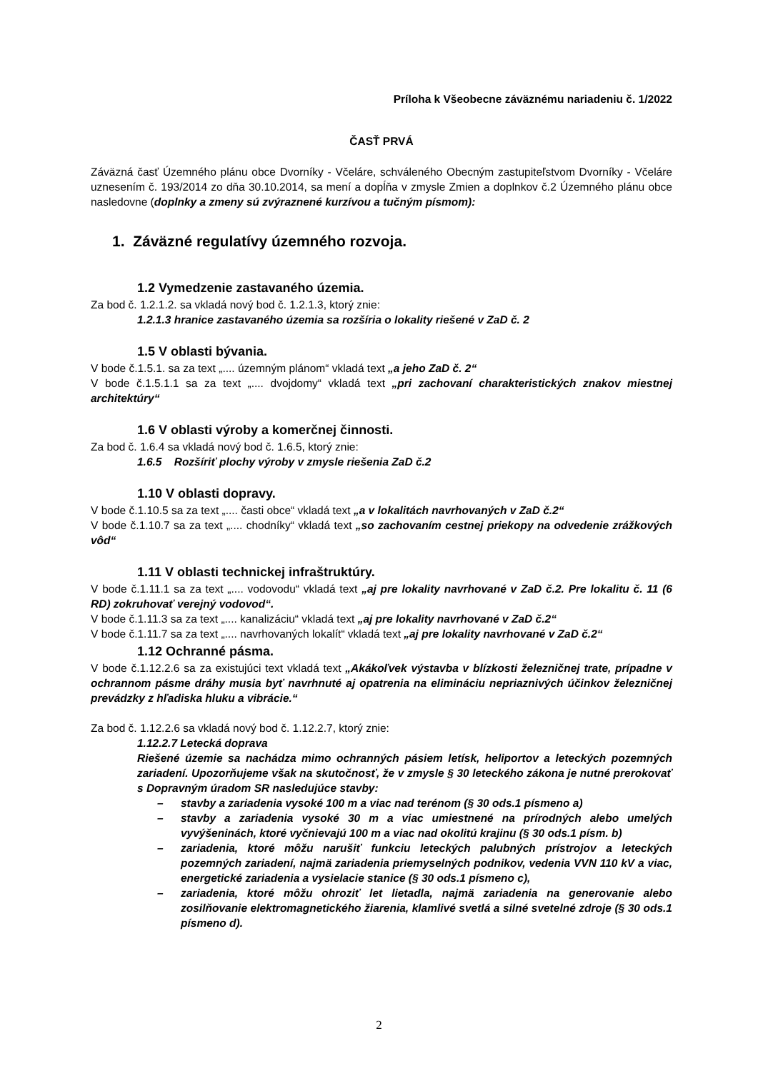Príloha k Všeobecne záväznému nariadeniu č. 1/2022
ČASŤ PRVÁ
Záväzná časť Územného plánu obce Dvorníky - Včeláre, schváleného Obecným zastupiteľstvom Dvorníky - Včeláre uznesením č. 193/2014 zo dňa 30.10.2014, sa mení a dopĺňa v zmysle Zmien a doplnkov č.2 Územného plánu obce nasledovne (doplnky a zmeny sú zvýraznené kurzívou a tučným písmom):
1. Záväzné regulatívy územného rozvoja.
1.2 Vymedzenie zastavaného územia.
Za bod č. 1.2.1.2. sa vkladá nový bod č. 1.2.1.3, ktorý znie:
1.2.1.3 hranice zastavaného územia sa rozšíria o lokality riešené v ZaD č. 2
1.5 V oblasti bývania.
V bode č.1.5.1. sa za text „.... územným plánom“ vkladá text „a jeho ZaD č. 2“
V bode č.1.5.1.1 sa za text „.... dvojdomy“ vkladá text „pri zachovaní charakteristických znakov miestnej architektúry“
1.6 V oblasti výroby a komerčnej činnosti.
Za bod č. 1.6.4 sa vkladá nový bod č. 1.6.5, ktorý znie:
1.6.5 Rozšíriť plochy výroby v zmysle riešenia ZaD č.2
1.10 V oblasti dopravy.
V bode č.1.10.5 sa za text „.... časti obce“ vkladá text „a v lokalitách navrhovaných v ZaD č.2“
V bode č.1.10.7 sa za text „.... chodníky“ vkladá text „so zachovaním cestnej priekopy na odvedenie zrážkových vôd“
1.11 V oblasti technickej infraštruktúry.
V bode č.1.11.1 sa za text „.... vodovodu“ vkladá text „aj pre lokality navrhované v ZaD č.2. Pre lokalitu č. 11 (6 RD) zokruhovať verejný vodovod“.
V bode č.1.11.3 sa za text „.... kanalizáciu“ vkladá text „aj pre lokality navrhované v ZaD č.2“
V bode č.1.11.7 sa za text „.... navrhovaných lokalít“ vkladá text „aj pre lokality navrhované v ZaD č.2“
1.12 Ochranné pásma.
V bode č.1.12.2.6 sa za existujúci text vkladá text „Akákoľvek výstavba v blízkosti železničnej trate, prípadne v ochrannom pásme dráhy musia byť navrhnuté aj opatrenia na elimináciu nepriaznivých účinkov železničnej prevádzky z hľadiska hluku a vibrácie.“
Za bod č. 1.12.2.6 sa vkladá nový bod č. 1.12.2.7, ktorý znie:
1.12.2.7 Letecká doprava
Riešené územie sa nachádza mimo ochranných pásiem letísk, heliportov a leteckých pozemných zariadení. Upozorňujeme však na skutočnosť, že v zmysle § 30 leteckého zákona je nutné prerokovať s Dopravným úradom SR nasledujúce stavby:
– stavby a zariadenia vysoké 100 m a viac nad terénom (§ 30 ods.1 písmeno a)
– stavby a zariadenia vysoké 30 m a viac umiestnené na prírodných alebo umelých vyvýšeninách, ktoré vyčnievajú 100 m a viac nad okolitú krajinu (§ 30 ods.1 písm. b)
– zariadenia, ktoré môžu narušiť funkciu leteckých palubných prístrojov a leteckých pozemných zariadení, najmä zariadenia priemyselných podnikov, vedenia VVN 110 kV a viac, energetické zariadenia a vysielacie stanice (§ 30 ods.1 písmeno c),
– zariadenia, ktoré môžu ohroziť let lietadla, najmä zariadenia na generovanie alebo zosilňovanie elektromagnetického žiarenia, klamlivé svetlá a silné svetelné zdroje (§ 30 ods.1 písmeno d).
2